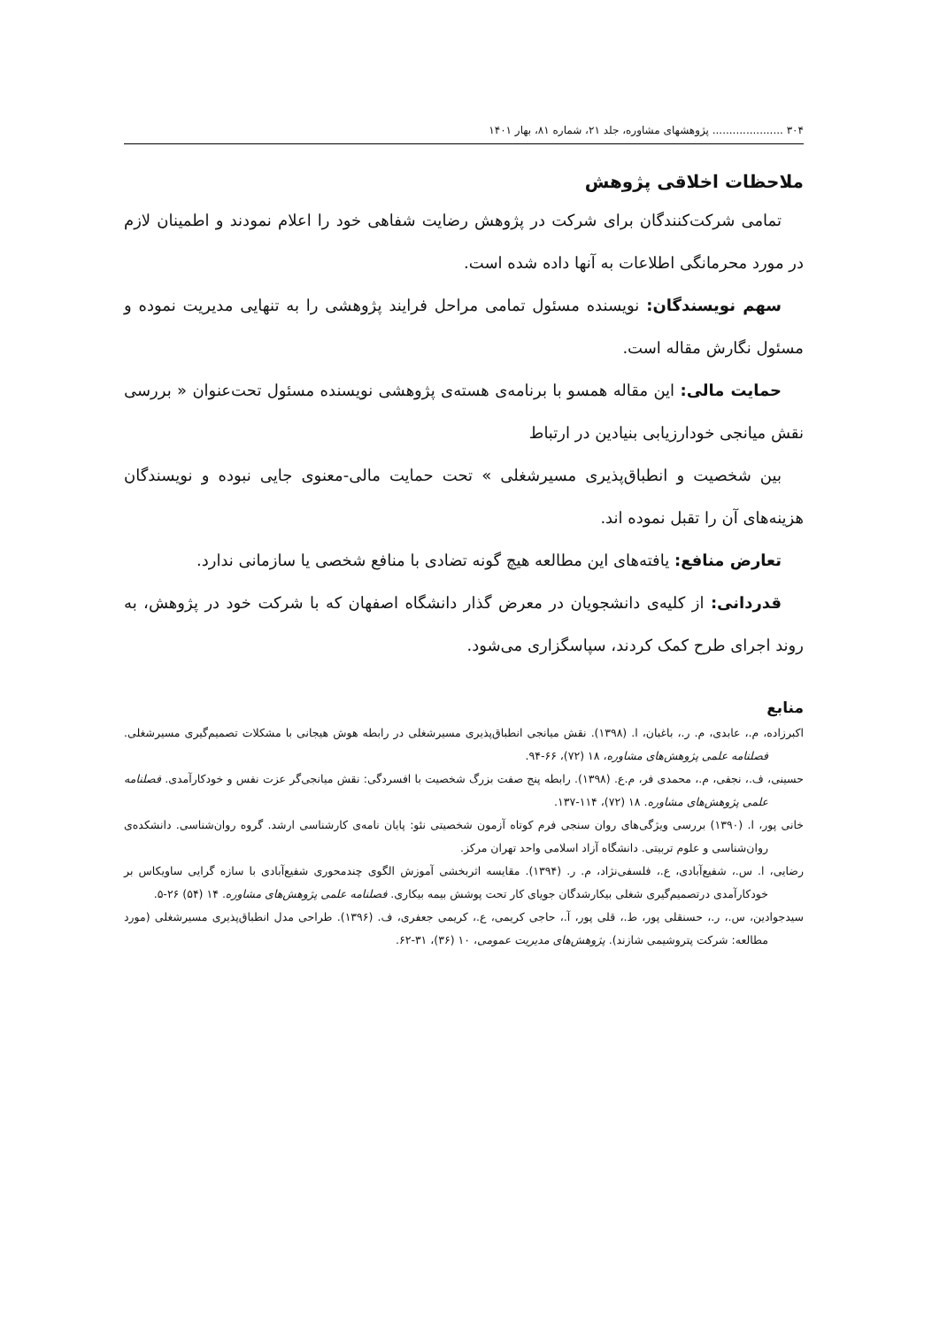۳۰۴ ..................... پژوهشهای مشاوره، جلد ۲۱، شماره ۸۱، بهار ۱۴۰۱
ملاحظات اخلاقی پژوهش
تمامی شرکت‌کنندگان برای شرکت در پژوهش رضایت شفاهی خود را اعلام نمودند و اطمینان لازم در مورد محرمانگی اطلاعات به آنها داده شده است.
سهم نویسندگان: نویسنده مسئول تمامی مراحل فرایند پژوهشی را به تنهایی مدیریت نموده و مسئول نگارش مقاله است.
حمایت مالی: این مقاله همسو با برنامه‌ی هسته‌ی پژوهشی نویسنده مسئول تحت‌عنوان « بررسی نقش میانجی خودارزیابی بنیادین در ارتباط
بین شخصیت و انطباق‌پذیری مسیرشغلی » تحت حمایت مالی-معنوی جایی نبوده و نویسندگان هزینه‌های آن را تقبل نموده اند.
تعارض منافع: یافته‌های این مطالعه هیچ گونه تضادی با منافع شخصی یا سازمانی ندارد.
قدردانی: از کلیه‌ی دانشجویان در معرض گذار دانشگاه اصفهان که با شرکت خود در پژوهش، به روند اجرای طرح کمک کردند، سپاسگزاری می‌شود.
منابع
اکبرزاده، م.، عابدی، م. ر.، باغبان، ا. (۱۳۹۸). نقش میانجی انطباق‌پذیری مسیرشغلی در رابطه هوش هیجانی با مشکلات تصمیم‌گیری مسیرشغلی. فصلنامه علمی پژوهش‌های مشاوره، ۱۸ (۷۲)، ۶۶-۹۴.
حسینی، ف.، نجفی، م.، محمدی فر، م.ع. (۱۳۹۸). رابطه پنج صفت بزرگ شخصیت با افسردگی: نقش میانجی‌گر عزت نفس و خودکارآمدی. فصلنامه علمی پژوهش‌های مشاوره. ۱۸ (۷۲)، ۱۱۴-۱۳۷.
خانی پور، ا. (۱۳۹۰) بررسی ویژگی‌های روان سنجی فرم کوتاه آزمون شخصیتی نئو: پایان نامه‌ی کارشناسی ارشد. گروه روان‌شناسی. دانشکده‌ی روان‌شناسی و علوم تربیتی. دانشگاه آزاد اسلامی واحد تهران مرکز.
رضایی، ا. س.، شفیع‌آبادی، ع.، فلسفی‌نژاد، م. ر. (۱۳۹۴). مقایسه اثربخشی آموزش الگوی چندمحوری شفیع‌آبادی با سازه گرایی ساویکاس بر خودکارآمدی درتصمیم‌گیری شغلی بیکارشدگان جویای کار تحت پوشش بیمه بیکاری. فصلنامه علمی پژوهش‌های مشاوره. ۱۴ (۵۴) ۲۶-۵.
سیدجوادین، س.، ر.، حسنقلی پور، ط.، قلی پور، آ.، حاجی کریمی، ع.، کریمی جعفری، ف. (۱۳۹۶). طراحی مدل انطباق‌پذیری مسیرشغلی (مورد مطالعه: شرکت پتروشیمی شازند). پژوهش‌های مدیریت عمومی، ۱۰ (۳۶)، ۳۱-۶۲.